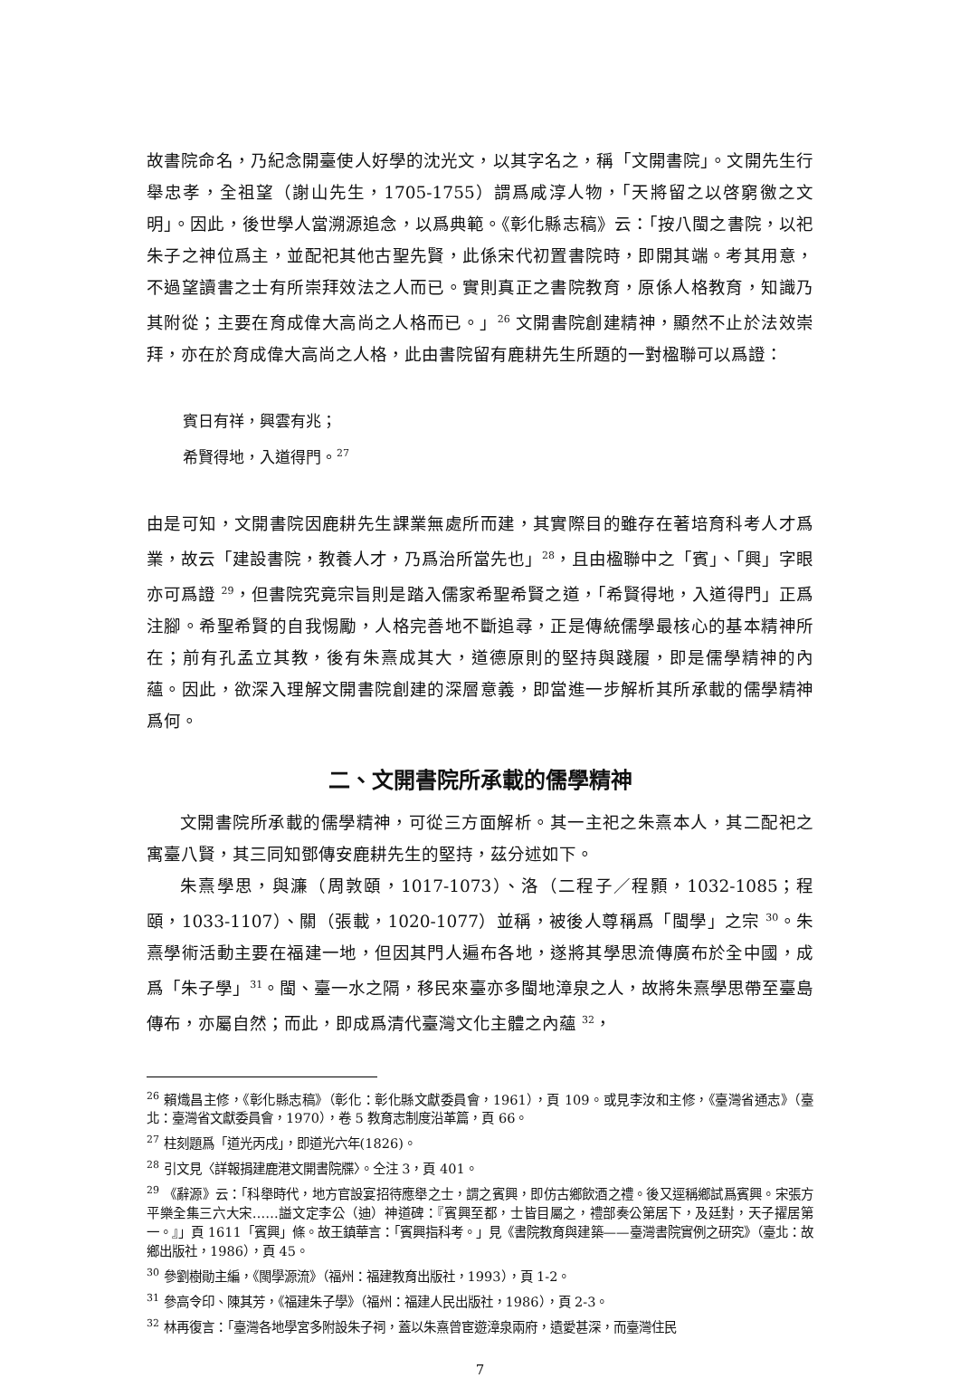故書院命名，乃紀念開臺使人好學的沈光文，以其字名之，稱「文開書院」。文開先生行舉忠孝，全祖望（謝山先生，1705-1755）謂爲咸淳人物，「天將留之以啓窮徼之文明」。因此，後世學人當溯源追念，以爲典範。《彰化縣志稿》云：「按八閩之書院，以祀朱子之神位爲主，並配祀其他古聖先賢，此係宋代初置書院時，即開其端。考其用意，不過望讀書之士有所崇拜效法之人而已。實則真正之書院教育，原係人格教育，知識乃其附從；主要在育成偉大高尚之人格而已。」<sup>26</sup> 文開書院創建精神，顯然不止於法效崇拜，亦在於育成偉大高尚之人格，此由書院留有鹿耕先生所題的一對楹聯可以爲證：
賓日有祥，興雲有兆；
希賢得地，入道得門。<sup>27</sup>
由是可知，文開書院因鹿耕先生課業無處所而建，其實際目的雖存在著培育科考人才爲業，故云「建設書院，教養人才，乃爲治所當先也」<sup>28</sup>，且由楹聯中之「賓」、「興」字眼亦可爲證 <sup>29</sup>，但書院究竟宗旨則是踏入儒家希聖希賢之道，「希賢得地，入道得門」正爲注腳。希聖希賢的自我惕勵，人格完善地不斷追尋，正是傳統儒學最核心的基本精神所在；前有孔孟立其教，後有朱熹成其大，道德原則的堅持與踐履，即是儒學精神的內蘊。因此，欲深入理解文開書院創建的深層意義，即當進一步解析其所承載的儒學精神爲何。
二、文開書院所承載的儒學精神
文開書院所承載的儒學精神，可從三方面解析。其一主祀之朱熹本人，其二配祀之寓臺八賢，其三同知鄧傳安鹿耕先生的堅持，茲分述如下。
朱熹學思，與濂（周敦頤，1017-1073）、洛（二程子／程顥，1032-1085；程頤，1033-1107）、關（張載，1020-1077）並稱，被後人尊稱爲「閩學」之宗 <sup>30</sup>。朱熹學術活動主要在福建一地，但因其門人遍布各地，遂將其學思流傳廣布於全中國，成爲「朱子學」<sup>31</sup>。閩、臺一水之隔，移民來臺亦多閩地漳泉之人，故將朱熹學思帶至臺島傳布，亦屬自然；而此，即成爲清代臺灣文化主體之內蘊 <sup>32</sup>，
<sup>26</sup> 賴熾昌主修，《彰化縣志稿》（彰化：彰化縣文獻委員會，1961），頁 109。或見李汝和主修，《臺灣省通志》（臺北：臺灣省文獻委員會，1970），卷 5 教育志制度沿革篇，頁 66。
<sup>27</sup> 柱刻題爲「道光丙戌」，即道光六年(1826)。
<sup>28</sup> 引文見〈詳報捐建鹿港文開書院牒〉。仝注 3，頁 401。
<sup>29</sup> 《辭源》云：「科舉時代，地方官設宴招待應舉之士，謂之賓興，即仿古鄉飲酒之禮。後又逕稱鄉試爲賓興。宋張方平樂全集三六大宋……謚文定李公（迪）神道碑：『賓興至都，士皆目屬之，禮部奏公第居下，及廷對，天子擢居第一。』」頁 1611「賓興」條。故王鎮華言：「賓興指科考。」見《書院教育與建築——臺灣書院實例之研究》（臺北：故鄉出版社，1986），頁 45。
<sup>30</sup> 參劉樹勛主編，《閩學源流》（福州：福建教育出版社，1993），頁 1-2。
<sup>31</sup> 參高令印、陳其芳，《福建朱子學》（福州：福建人民出版社，1986），頁 2-3。
<sup>32</sup> 林再復言：「臺灣各地學宮多附設朱子祠，蓋以朱熹曾宦遊漳泉兩府，遺愛甚深，而臺灣住民
7